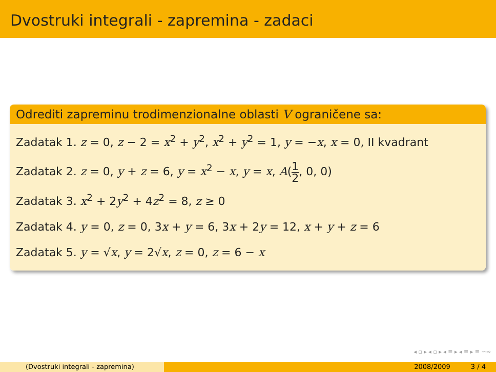Dvostruki integrali - zapremina - zadaci
Odrediti zapreminu trodimenzionalne oblasti V ograničene sa:
Zadatak 1. z = 0, z − 2 = x<sup>2</sup> + y<sup>2</sup>, x<sup>2</sup> + y<sup>2</sup> = 1, y = −x, x = 0, II kvadrant
Zadatak 2. z = 0, y + z = 6, y = x<sup>2</sup> − x, y = x, A(1 2, 0, 0)
Zadatak 3. x<sup>2</sup> + 2y<sup>2</sup> + 4z<sup>2</sup> = 8, z ≥ 0
Zadatak 4. y = 0, z = 0, 3x + y = 6, 3x + 2y = 12, x + y + z = 6
Zadatak 5. y = √x, y = 2√x, z = 0, z = 6 − x
◂ ▫ ▸ ◂ ▫ ▸ ◂ ≡ ▸ ◂ ≡ ▸ ≡ ∽∾
(Dvostruki integrali - zapremina) 2008/2009 3 / 4